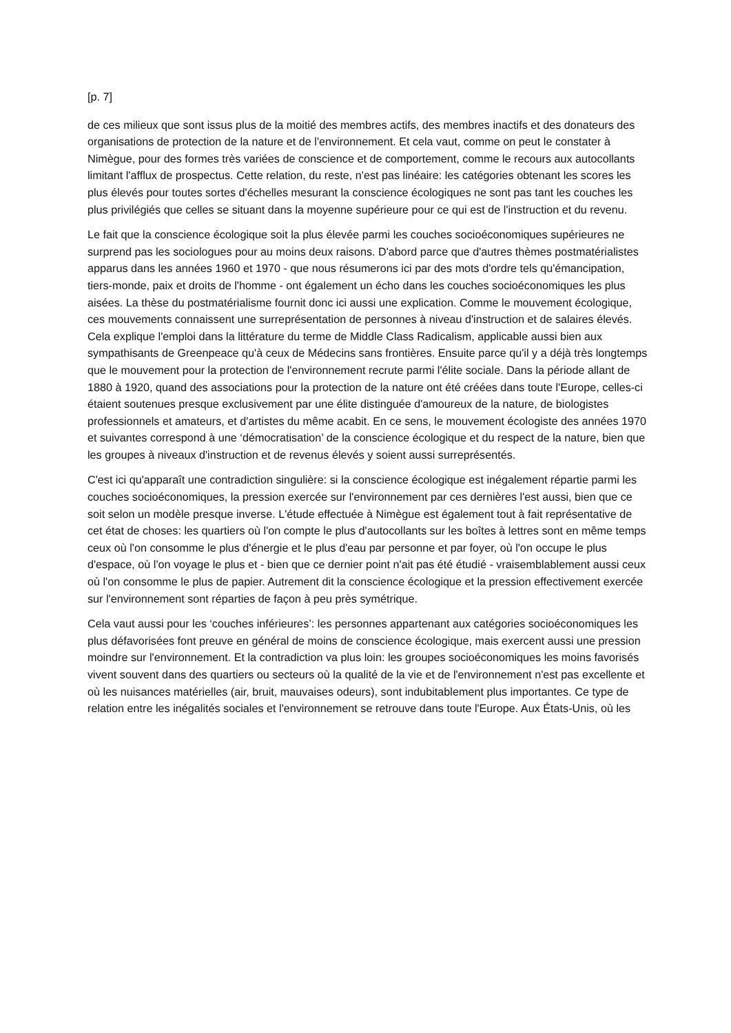[p. 7]
de ces milieux que sont issus plus de la moitié des membres actifs, des membres inactifs et des donateurs des organisations de protection de la nature et de l'environnement. Et cela vaut, comme on peut le constater à Nimègue, pour des formes très variées de conscience et de comportement, comme le recours aux autocollants limitant l'afflux de prospectus. Cette relation, du reste, n'est pas linéaire: les catégories obtenant les scores les plus élevés pour toutes sortes d'échelles mesurant la conscience écologiques ne sont pas tant les couches les plus privilégiés que celles se situant dans la moyenne supérieure pour ce qui est de l'instruction et du revenu.
Le fait que la conscience écologique soit la plus élevée parmi les couches socioéconomiques supérieures ne surprend pas les sociologues pour au moins deux raisons. D'abord parce que d'autres thèmes postmatérialistes apparus dans les années 1960 et 1970 - que nous résumerons ici par des mots d'ordre tels qu'émancipation, tiers-monde, paix et droits de l'homme - ont également un écho dans les couches socioéconomiques les plus aisées. La thèse du postmatérialisme fournit donc ici aussi une explication. Comme le mouvement écologique, ces mouvements connaissent une surreprésentation de personnes à niveau d'instruction et de salaires élevés. Cela explique l'emploi dans la littérature du terme de Middle Class Radicalism, applicable aussi bien aux sympathisants de Greenpeace qu'à ceux de Médecins sans frontières. Ensuite parce qu'il y a déjà très longtemps que le mouvement pour la protection de l'environnement recrute parmi l'élite sociale. Dans la période allant de 1880 à 1920, quand des associations pour la protection de la nature ont été créées dans toute l'Europe, celles-ci étaient soutenues presque exclusivement par une élite distinguée d'amoureux de la nature, de biologistes professionnels et amateurs, et d'artistes du même acabit. En ce sens, le mouvement écologiste des années 1970 et suivantes correspond à une ‘démocratisation’ de la conscience écologique et du respect de la nature, bien que les groupes à niveaux d'instruction et de revenus élevés y soient aussi surreprésentés.
C'est ici qu'apparaît une contradiction singulière: si la conscience écologique est inégalement répartie parmi les couches socioéconomiques, la pression exercée sur l'environnement par ces dernières l'est aussi, bien que ce soit selon un modèle presque inverse. L'étude effectuée à Nimègue est également tout à fait représentative de cet état de choses: les quartiers où l'on compte le plus d'autocollants sur les boîtes à lettres sont en même temps ceux où l'on consomme le plus d'énergie et le plus d'eau par personne et par foyer, où l'on occupe le plus d'espace, où l'on voyage le plus et - bien que ce dernier point n'ait pas été étudié - vraisemblablement aussi ceux où l'on consomme le plus de papier. Autrement dit la conscience écologique et la pression effectivement exercée sur l'environnement sont réparties de façon à peu près symétrique.
Cela vaut aussi pour les ‘couches inférieures’: les personnes appartenant aux catégories socioéconomiques les plus défavorisées font preuve en général de moins de conscience écologique, mais exercent aussi une pression moindre sur l'environnement. Et la contradiction va plus loin: les groupes socioéconomiques les moins favorisés vivent souvent dans des quartiers ou secteurs où la qualité de la vie et de l'environnement n'est pas excellente et où les nuisances matérielles (air, bruit, mauvaises odeurs), sont indubitablement plus importantes. Ce type de relation entre les inégalités sociales et l'environnement se retrouve dans toute l'Europe. Aux États-Unis, où les